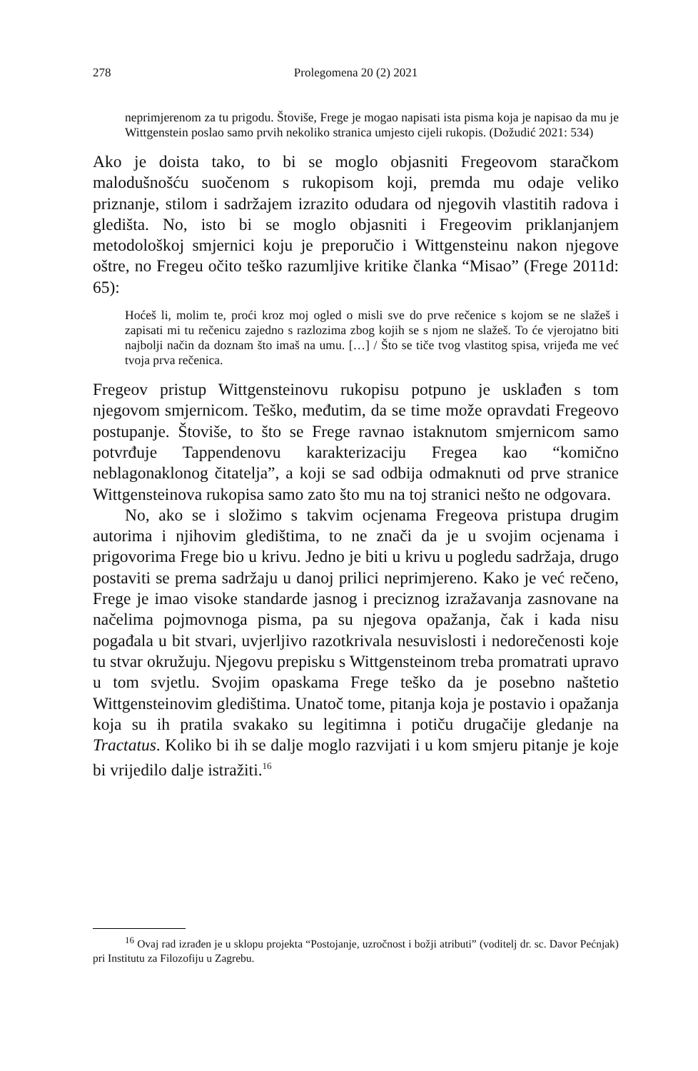278 Prolegomena 20 (2) 2021
neprimjerenom za tu prigodu. Štoviše, Frege je mogao napisati ista pisma koja je napisao da mu je Wittgenstein poslao samo prvih nekoliko stranica umjesto cijeli rukopis. (Dožudić 2021: 534)
Ako je doista tako, to bi se moglo objasniti Fregeovom staračkom malodušnošću suočenom s rukopisom koji, premda mu odaje veliko priznanje, stilom i sadržajem izrazito odudara od njegovih vlastitih radova i gledišta. No, isto bi se moglo objasniti i Fregeovim priklanjanjem metodološkoj smjernici koju je preporučio i Wittgensteinu nakon njegove oštre, no Fregeu očito teško razumljive kritike članka “Misao” (Frege 2011d: 65):
Hoćeš li, molim te, proći kroz moj ogled o misli sve do prve rečenice s kojom se ne slažeš i zapisati mi tu rečenicu zajedno s razlozima zbog kojih se s njom ne slažeš. To će vjerojatno biti najbolji način da doznam što imaš na umu. […] / Što se tiče tvog vlastitog spisa, vrijeđa me već tvoja prva rečenica.
Fregeov pristup Wittgensteinovu rukopisu potpuno je usklađen s tom njegovom smjernicom. Teško, međutim, da se time može opravdati Fregeovo postupanje. Štoviše, to što se Frege ravnao istaknutom smjernicom samo potvrđuje Tappendenovu karakterizaciju Fregea kao “komično neblagonaklonog čitatelja”, a koji se sad odbija odmaknuti od prve stranice Wittgensteinova rukopisa samo zato što mu na toj stranici nešto ne odgovara.
No, ako se i složimo s takvim ocjenama Fregeova pristupa drugim autorima i njihovim gledištima, to ne znači da je u svojim ocjenama i prigovorima Frege bio u krivu. Jedno je biti u krivu u pogledu sadržaja, drugo postaviti se prema sadržaju u danoj prilici neprimjereno. Kako je već rečeno, Frege je imao visoke standarde jasnog i preciznog izražavanja zasnovane na načelima pojmovnoga pisma, pa su njegova opažanja, čak i kada nisu pogađala u bit stvari, uvjerljivo razotkrivala nesuvislosti i nedorečenosti koje tu stvar okružuju. Njegovu prepisku s Wittgensteinom treba promatrati upravo u tom svjetlu. Svojim opaskama Frege teško da je posebno naštetio Wittgensteinovim gledištima. Unatoč tome, pitanja koja je postavio i opažanja koja su ih pratila svakako su legitimna i potiču drugačije gledanje na Tractatus. Koliko bi ih se dalje moglo razvijati i u kom smjeru pitanje je koje bi vrijedilo dalje istražiti.<sup>16</sup>
<sup>16</sup> Ovaj rad izrađen je u sklopu projekta “Postojanje, uzročnost i božji atributi” (voditelj dr. sc. Davor Pećnjak) pri Institutu za Filozofiju u Zagrebu.